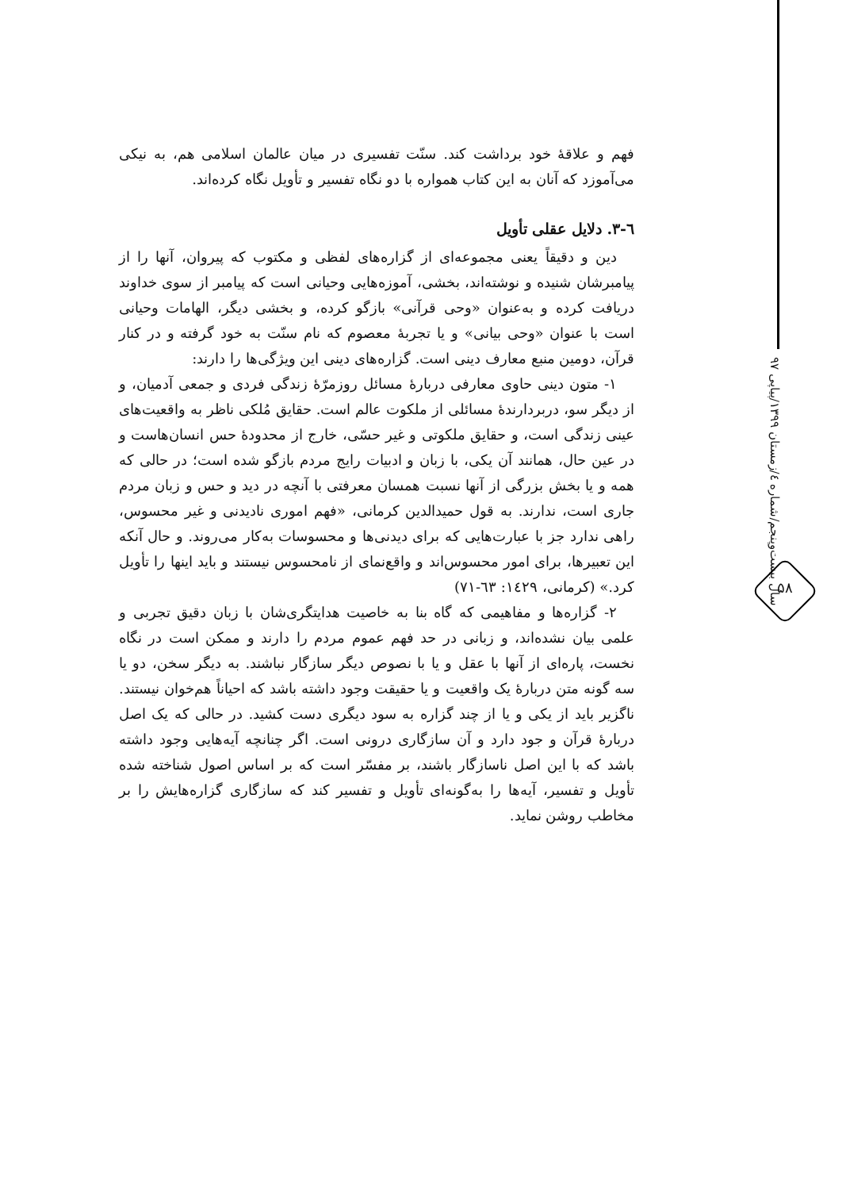سال بیست‌وپنجم/شماره ٤/زمستان ۱۳۹۹/پیاپی ۹۷
۵۸
فهم و علاقهٔ خود برداشت کند. سنّت تفسیری در میان عالمان اسلامی هم، به نیکی می‌آموزد که آنان به این کتاب همواره با دو نگاه تفسیر و تأویل نگاه کرده‌اند.
٦-٣. دلایل عقلی تأویل
دین و دقیقاً یعنی مجموعه‌ای از گزاره‌های لفظی و مکتوب که پیروان، آنها را از پیامبرشان شنیده و نوشته‌اند، بخشی، آموزه‌هایی وحیانی است که پیامبر از سوی خداوند دریافت کرده و به‌عنوان «وحی قرآنی» بازگو کرده، و بخشی دیگر، الهامات وحیانی است با عنوان «وحی بیانی» و یا تجربهٔ معصوم که نام سنّت به خود گرفته و در کنار قرآن، دومین منبع معارف دینی است. گزاره‌های دینی این ویژگی‌ها را دارند:
۱- متون دینی حاوی معارفی دربارهٔ مسائل روزمرّهٔ زندگی فردی و جمعی آدمیان، و از دیگر سو، دربردارندهٔ مسائلی از ملکوت عالم است. حقایق مُلکی ناظر به واقعیت‌های عینی زندگی است، و حقایق ملکوتی و غیر حسّی، خارج از محدودهٔ حس انسان‌هاست و در عین حال، همانند آن یکی، با زبان و ادبیات رایج مردم بازگو شده است؛ در حالی که همه و یا بخش بزرگی از آنها نسبت همسان معرفتی با آنچه در دید و حس و زبان مردم جاری است، ندارند. به قول حمیدالدین کرمانی، «فهم اموری نادیدنی و غیر محسوس، راهی ندارد جز با عبارت‌هایی که برای دیدنی‌ها و محسوسات به‌کار می‌روند. و حال آنکه این تعبیرها، برای امور محسوس‌اند و واقع‌نمای از نامحسوس نیستند و باید اینها را تأویل کرد.» (کرمانی، ١٤٢٩: ٦٣-٧١)
۲- گزاره‌ها و مفاهیمی که گاه بنا به خاصیت هدایتگری‌شان با زبان دقیق تجربی و علمی بیان نشده‌اند، و زبانی در حد فهم عموم مردم را دارند و ممکن است در نگاه نخست، پاره‌ای از آنها با عقل و یا با نصوص دیگر سازگار نباشند. به دیگر سخن، دو یا سه گونه متن دربارهٔ یک واقعیت و یا حقیقت وجود داشته باشد که احیاناً هم‌خوان نیستند. ناگزیر باید از یکی و یا از چند گزاره به سود دیگری دست کشید. در حالی که یک اصل دربارهٔ قرآن و جود دارد و آن سازگاری درونی است. اگر چنانچه آیه‌هایی وجود داشته باشد که با این اصل ناسازگار باشند، بر مفسّر است که بر اساس اصول شناخته شده تأویل و تفسیر، آیه‌ها را به‌گونه‌ای تأویل و تفسیر کند که سازگاری گزاره‌هایش را بر مخاطب روشن نماید.